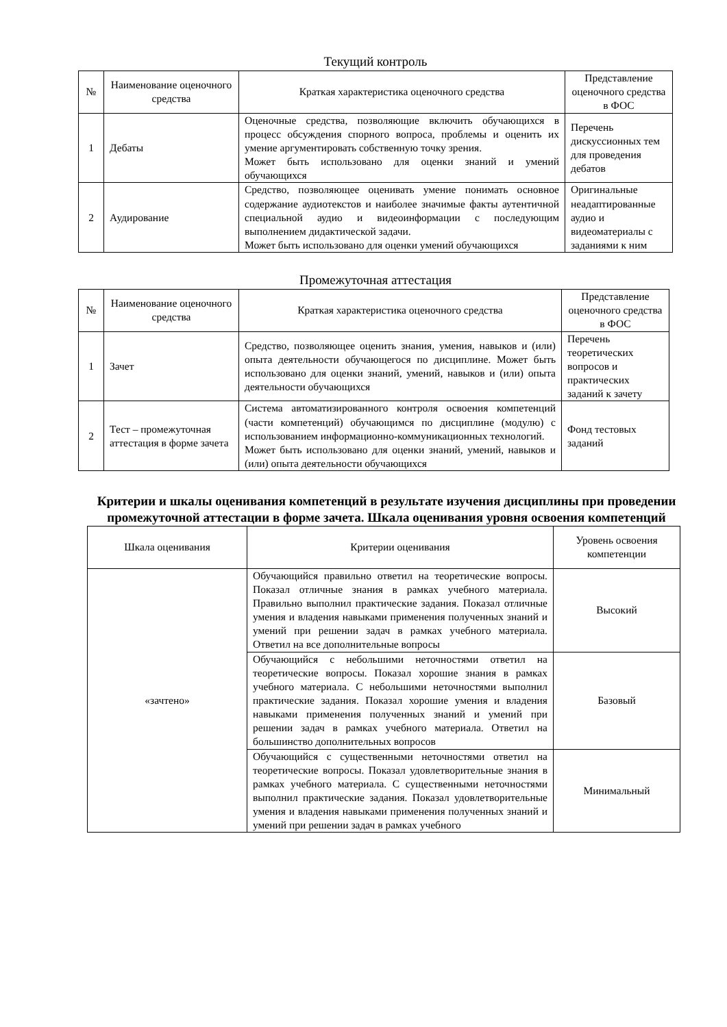Текущий контроль
| № | Наименование оценочного средства | Краткая характеристика оценочного средства | Представление оценочного средства в ФОС |
| --- | --- | --- | --- |
| 1 | Дебаты | Оценочные средства, позволяющие включить обучающихся в процесс обсуждения спорного вопроса, проблемы и оценить их умение аргументировать собственную точку зрения. Может быть использовано для оценки знаний и умений обучающихся | Перечень дискуссионных тем для проведения дебатов |
| 2 | Аудирование | Средство, позволяющее оценивать умение понимать основное содержание аудиотекстов и наиболее значимые факты аутентичной специальной аудио и видеоинформации с последующим выполнением дидактической задачи. Может быть использовано для оценки умений обучающихся | Оригинальные неадаптированные аудио и видеоматериалы с заданиями к ним |
Промежуточная аттестация
| № | Наименование оценочного средства | Краткая характеристика оценочного средства | Представление оценочного средства в ФОС |
| --- | --- | --- | --- |
| 1 | Зачет | Средство, позволяющее оценить знания, умения, навыков и (или) опыта деятельности обучающегося по дисциплине. Может быть использовано для оценки знаний, умений, навыков и (или) опыта деятельности обучающихся | Перечень теоретических вопросов и практических заданий к зачету |
| 2 | Тест – промежуточная аттестация в форме зачета | Система автоматизированного контроля освоения компетенций (части компетенций) обучающимся по дисциплине (модулю) с использованием информационно-коммуникационных технологий. Может быть использовано для оценки знаний, умений, навыков и (или) опыта деятельности обучающихся | Фонд тестовых заданий |
Критерии и шкалы оценивания компетенций в результате изучения дисциплины при проведении промежуточной аттестации в форме зачета. Шкала оценивания уровня освоения компетенций
| Шкала оценивания | Критерии оценивания | Уровень освоения компетенции |
| --- | --- | --- |
| «зачтено» | Обучающийся правильно ответил на теоретические вопросы. Показал отличные знания в рамках учебного материала. Правильно выполнил практические задания. Показал отличные умения и владения навыками применения полученных знаний и умений при решении задач в рамках учебного материала. Ответил на все дополнительные вопросы | Высокий |
| | Обучающийся с небольшими неточностями ответил на теоретические вопросы. Показал хорошие знания в рамках учебного материала. С небольшими неточностями выполнил практические задания. Показал хорошие умения и владения навыками применения полученных знаний и умений при решении задач в рамках учебного материала. Ответил на большинство дополнительных вопросов | Базовый |
| | Обучающийся с существенными неточностями ответил на теоретические вопросы. Показал удовлетворительные знания в рамках учебного материала. С существенными неточностями выполнил практические задания. Показал удовлетворительные умения и владения навыками применения полученных знаний и умений при решении задач в рамках учебного | Минимальный |